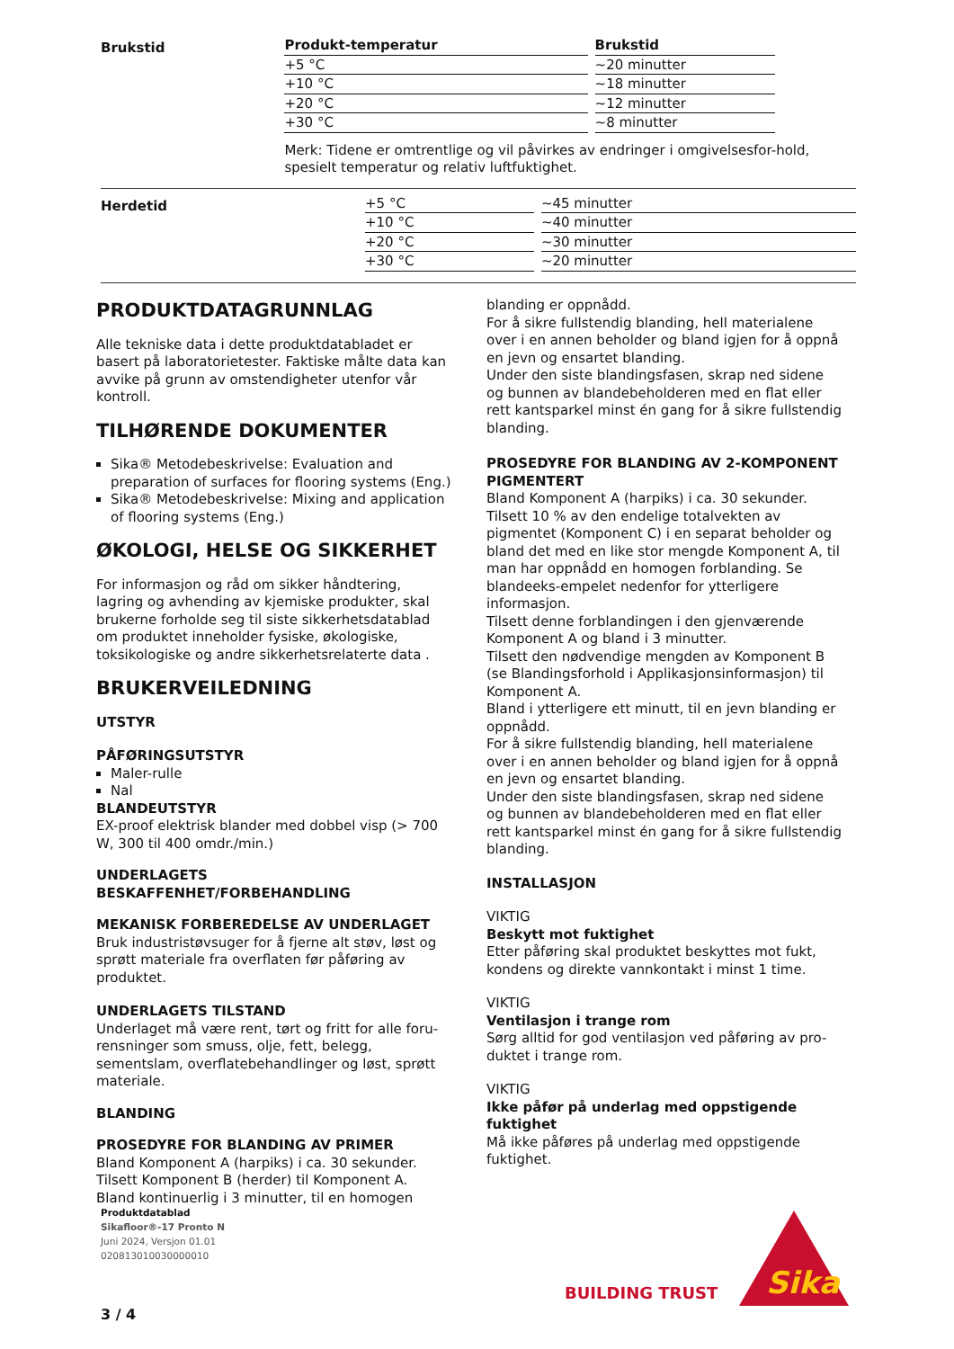Brukstid
| Produkt-temperatur | | Brukstid |
| --- | --- | --- |
| +5 °C | | ~20 minutter |
| +10 °C | | ~18 minutter |
| +20 °C | | ~12 minutter |
| +30 °C | | ~8 minutter |
Merk: Tidene er omtrentlige og vil påvirkes av endringer i omgivelsesfor-hold, spesielt temperatur og relativ luftfuktighet.
Herdetid
| +5 °C | | ~45 minutter |
| +10 °C | | ~40 minutter |
| +20 °C | | ~30 minutter |
| +30 °C | | ~20 minutter |
PRODUKTDATAGRUNNLAG
Alle tekniske data i dette produktdatabladet er basert på laboratorietester. Faktiske målte data kan avvike på grunn av omstendigheter utenfor vår kontroll.
TILHØRENDE DOKUMENTER
Sika® Metodebeskrivelse: Evaluation and preparation of surfaces for flooring systems (Eng.)
Sika® Metodebeskrivelse: Mixing and application of flooring systems (Eng.)
ØKOLOGI, HELSE OG SIKKERHET
For informasjon og råd om sikker håndtering, lagring og avhending av kjemiske produkter, skal brukerne forholde seg til siste sikkerhetsdatablad om produktet inneholder fysiske, økologiske, toksikologiske og andre sikkerhetsrelaterte data .
BRUKERVEILEDNING
UTSTYR
PÅFØRINGSUTSTYR
Maler-rulle
Nal
BLANDEUTSTYR
EX-proof elektrisk blander med dobbel visp (> 700 W, 300 til 400 omdr./min.)
UNDERLAGETS BESKAFFENHET/FORBEHANDLING
MEKANISK FORBEREDELSE AV UNDERLAGET
Bruk industristøvsuger for å fjerne alt støv, løst og sprøtt materiale fra overflaten før påføring av produktet.
UNDERLAGETS TILSTAND
Underlaget må være rent, tørt og fritt for alle foru-rensninger som smuss, olje, fett, belegg, sementslam, overflatebehandlinger og løst, sprøtt materiale.
BLANDING
PROSEDYRE FOR BLANDING AV PRIMER
Bland Komponent A (harpiks) i ca. 30 sekunder.
Tilsett Komponent B (herder) til Komponent A.
Bland kontinuerlig i 3 minutter, til en homogen
blanding er oppnådd.
For å sikre fullstendig blanding, hell materialene over i en annen beholder og bland igjen for å oppnå en jevn og ensartet blanding.
Under den siste blandingsfasen, skrap ned sidene og bunnen av blandebeholderen med en flat eller rett kantsparkel minst én gang for å sikre fullstendig blanding.
PROSEDYRE FOR BLANDING AV 2-KOMPONENT PIGMENTERT
Bland Komponent A (harpiks) i ca. 30 sekunder.
Tilsett 10 % av den endelige totalvekten av pigmentet (Komponent C) i en separat beholder og bland det med en like stor mengde Komponent A, til man har oppnådd en homogen forblanding. Se blandeeks-empelet nedenfor for ytterligere informasjon.
Tilsett denne forblandingen i den gjenværende Komponent A og bland i 3 minutter.
Tilsett den nødvendige mengden av Komponent B (se Blandingsforhold i Applikasjonsinformasjon) til Komponent A.
Bland i ytterligere ett minutt, til en jevn blanding er oppnådd.
For å sikre fullstendig blanding, hell materialene over i en annen beholder og bland igjen for å oppnå en jevn og ensartet blanding.
Under den siste blandingsfasen, skrap ned sidene og bunnen av blandebeholderen med en flat eller rett kantsparkel minst én gang for å sikre fullstendig blanding.
INSTALLASJON
VIKTIG
Beskytt mot fuktighet
Etter påføring skal produktet beskyttes mot fukt, kondens og direkte vannkontakt i minst 1 time.
VIKTIG
Ventilasjon i trange rom
Sørg alltid for god ventilasjon ved påføring av pro-duktet i trange rom.
VIKTIG
Ikke påfør på underlag med oppstigende fuktighet
Må ikke påføres på underlag med oppstigende fuktighet.
Produktdatablad
Sikafloor®-17 Pronto N
Juni 2024, Versjon 01.01
020813010030000010
BUILDING TRUST
Sika
3 / 4